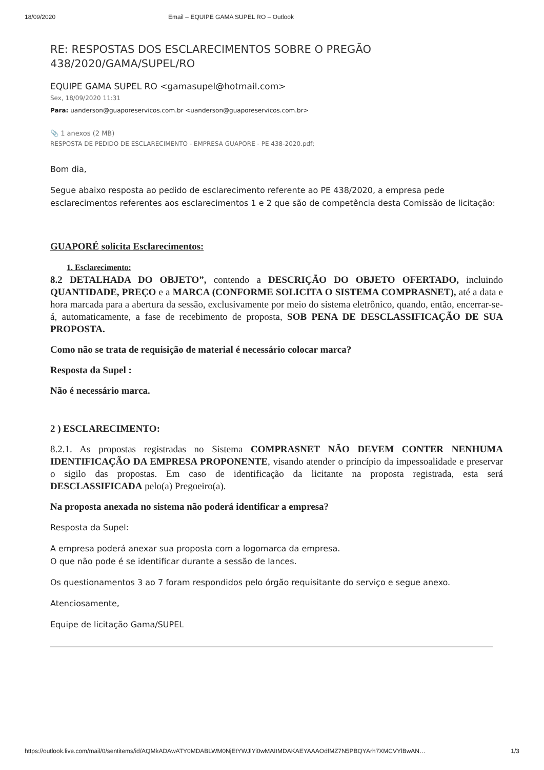18/09/2020 Email – EQUIPE GAMA SUPEL RO – Outlook
RE: RESPOSTAS DOS ESCLARECIMENTOS SOBRE O PREGÃO 438/2020/GAMA/SUPEL/RO
EQUIPE GAMA SUPEL RO <gamasupel@hotmail.com>
Sex, 18/09/2020 11:31
Para: uanderson@guaporeservicos.com.br <uanderson@guaporeservicos.com.br>
📎 1 anexos (2 MB)
RESPOSTA DE PEDIDO DE ESCLARECIMENTO - EMPRESA GUAPORE - PE 438-2020.pdf;
Bom dia,
Segue abaixo resposta ao pedido de esclarecimento referente ao PE 438/2020, a empresa pede esclarecimentos referentes aos esclarecimentos 1 e 2 que são de competência desta Comissão de licitação:
GUAPORÉ solicita Esclarecimentos:
1. Esclarecimento:
8.2 DETALHADA DO OBJETO”, contendo a DESCRIÇÃO DO OBJETO OFERTADO, incluindo QUANTIDADE, PREÇO e a MARCA (CONFORME SOLICITA O SISTEMA COMPRASNET), até a data e hora marcada para a abertura da sessão, exclusivamente por meio do sistema eletrônico, quando, então, encerrar-se-á, automaticamente, a fase de recebimento de proposta, SOB PENA DE DESCLASSIFICAÇÃO DE SUA PROPOSTA.
Como não se trata de requisição de material é necessário colocar marca?
Resposta da Supel :
Não é necessário marca.
2 ) ESCLARECIMENTO:
8.2.1. As propostas registradas no Sistema COMPRASNET NÃO DEVEM CONTER NENHUMA IDENTIFICAÇÃO DA EMPRESA PROPONENTE, visando atender o princípio da impessoalidade e preservar o sigilo das propostas. Em caso de identificação da licitante na proposta registrada, esta será DESCLASSIFICADA pelo(a) Pregoeiro(a).
Na proposta anexada no sistema não poderá identificar a empresa?
Resposta da Supel:
A empresa poderá anexar sua proposta com a logomarca da empresa.
O que não pode é se identificar durante a sessão de lances.
Os questionamentos 3 ao 7 foram respondidos pelo órgão requisitante do serviço e segue anexo.
Atenciosamente,
Equipe de licitação Gama/SUPEL
https://outlook.live.com/mail/0/sentitems/id/AQMkADAwATY0MDABLWM0NjEtYWJlYi0wMAItMDAKAEYAAAOdfMZ7N5PBQYArh7XMCVYlBwAN… 1/3